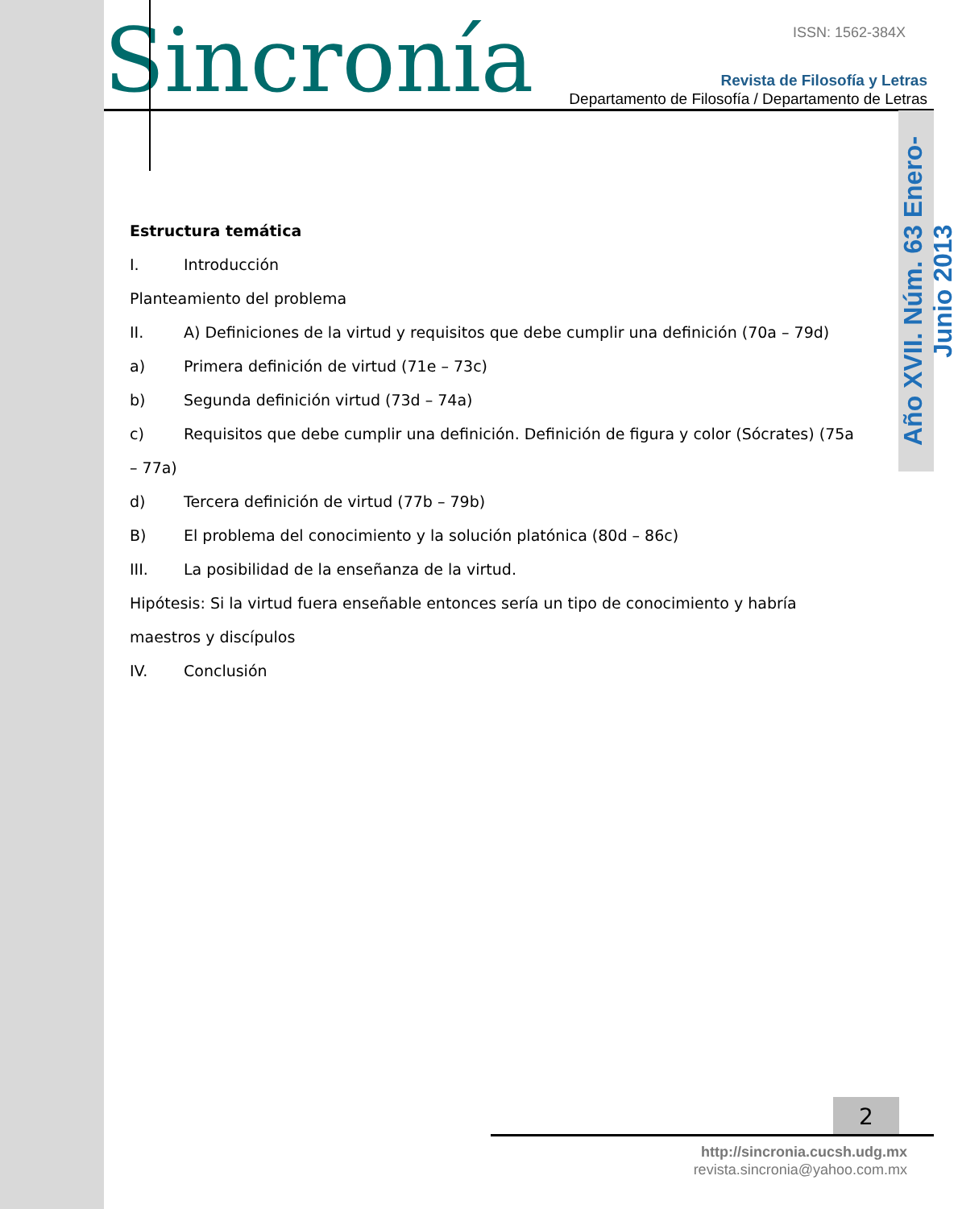Sincronía ISSN: 1562-384X
Revista de Filosofía y Letras
Departamento de Filosofía / Departamento de Letras
Año XVII. Núm. 63 Enero-Junio 2013
Estructura temática
I. Introducción
Planteamiento del problema
II. A) Definiciones de la virtud y requisitos que debe cumplir una definición (70a – 79d)
a) Primera definición de virtud (71e – 73c)
b) Segunda definición virtud (73d – 74a)
c) Requisitos que debe cumplir una definición. Definición de figura y color (Sócrates) (75a – 77a)
d) Tercera definición de virtud (77b – 79b)
B) El problema del conocimiento y la solución platónica (80d – 86c)
III. La posibilidad de la enseñanza de la virtud.
Hipótesis: Si la virtud fuera enseñable entonces sería un tipo de conocimiento y habría maestros y discípulos
IV. Conclusión
2
http://sincronia.cucsh.udg.mx
revista.sincronia@yahoo.com.mx